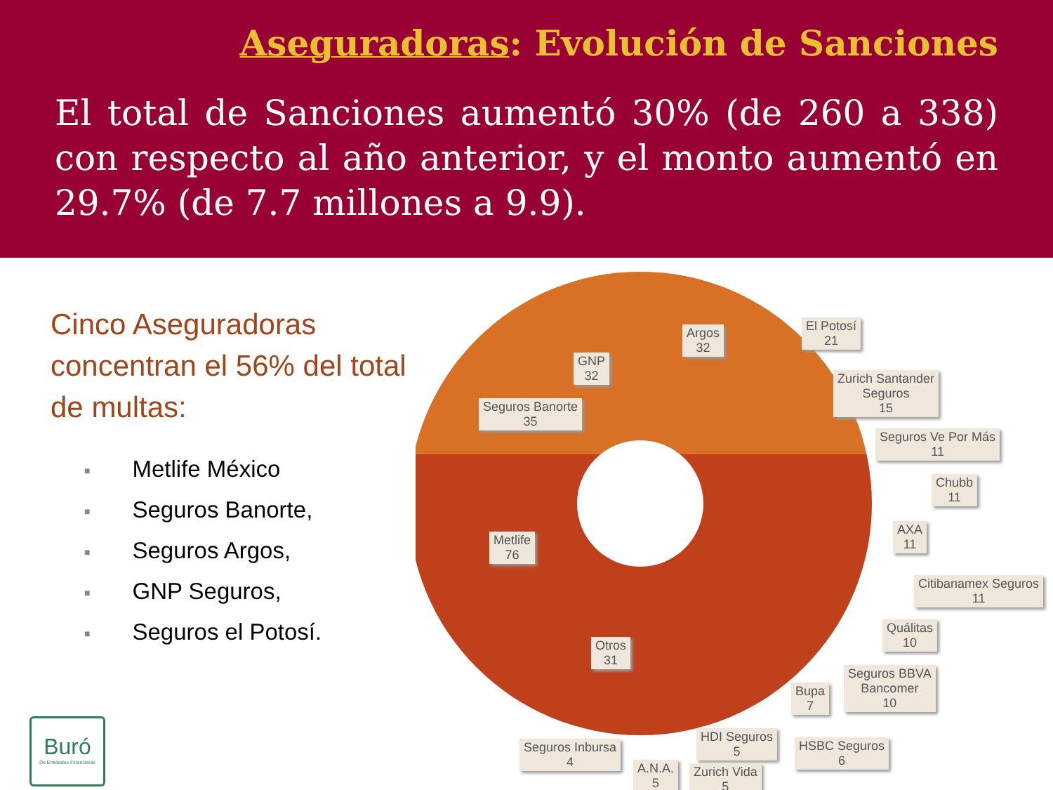Aseguradoras: Evolución de Sanciones
El total de Sanciones aumentó 30% (de 260 a 338) con respecto al año anterior, y el monto aumentó en 29.7% (de 7.7 millones a 9.9).
Cinco Aseguradoras concentran el 56% del total de multas:
■ Metlife México
■ Seguros Banorte,
■ Seguros Argos,
■ GNP Seguros,
■ Seguros el Potosí.
Argos
32
GNP
32
Seguros Banorte
35
Metlife
76
Otros
31
El Potosí
21
Zurich Santander
Seguros
15
Seguros Ve Por Más
11
Chubb
11
AXA
11
Citibanamex Seguros
11
Quálitas
10
Seguros BBVA
Bancomer
10
Bupa
7
HDI Seguros
5
HSBC Seguros
6
Seguros Inbursa
4
A.N.A.
5
Zurich Vida
5
Buró
De Entidades Financieras